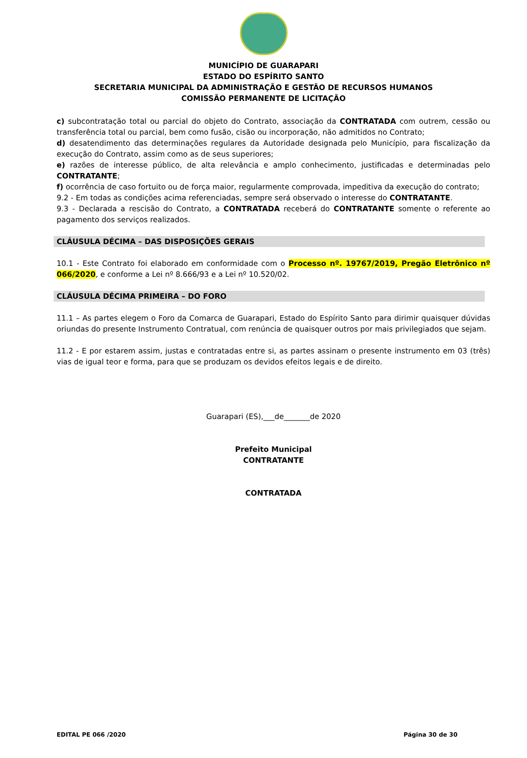MUNICÍPIO DE GUARAPARI
ESTADO DO ESPÍRITO SANTO
SECRETARIA MUNICIPAL DA ADMINISTRAÇÃO E GESTÃO DE RECURSOS HUMANOS
COMISSÃO PERMANENTE DE LICITAÇÃO
c) subcontratação total ou parcial do objeto do Contrato, associação da CONTRATADA com outrem, cessão ou transferência total ou parcial, bem como fusão, cisão ou incorporação, não admitidos no Contrato;
d) desatendimento das determinações regulares da Autoridade designada pelo Município, para fiscalização da execução do Contrato, assim como as de seus superiores;
e) razões de interesse público, de alta relevância e amplo conhecimento, justificadas e determinadas pelo CONTRATANTE;
f) ocorrência de caso fortuito ou de força maior, regularmente comprovada, impeditiva da execução do contrato;
9.2 - Em todas as condições acima referenciadas, sempre será observado o interesse do CONTRATANTE.
9.3 - Declarada a rescisão do Contrato, a CONTRATADA receberá do CONTRATANTE somente o referente ao pagamento dos serviços realizados.
CLÁUSULA DÉCIMA – DAS DISPOSIÇÕES GERAIS
10.1 - Este Contrato foi elaborado em conformidade com o Processo nº. 19767/2019, Pregão Eletrônico nº 066/2020, e conforme a Lei nº 8.666/93 e a Lei nº 10.520/02.
CLÁUSULA DÉCIMA PRIMEIRA – DO FORO
11.1 – As partes elegem o Foro da Comarca de Guarapari, Estado do Espírito Santo para dirimir quaisquer dúvidas oriundas do presente Instrumento Contratual, com renúncia de quaisquer outros por mais privilegiados que sejam.
11.2 - E por estarem assim, justas e contratadas entre si, as partes assinam o presente instrumento em 03 (três) vias de igual teor e forma, para que se produzam os devidos efeitos legais e de direito.
Guarapari (ES),___de_______de 2020
Prefeito Municipal
CONTRATANTE
CONTRATADA
EDITAL PE 066 /2020 Página 30 de 30